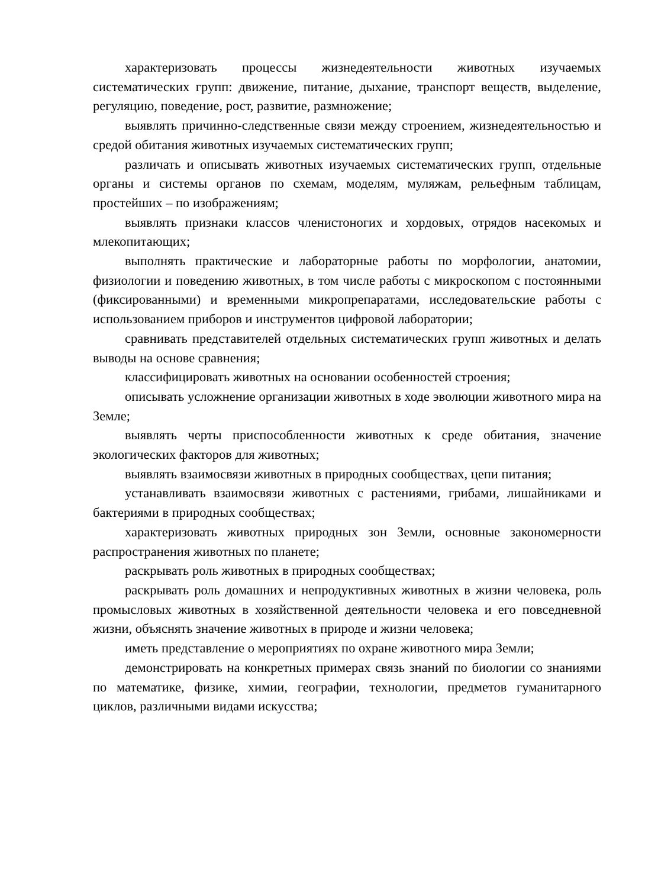характеризовать процессы жизнедеятельности животных изучаемых систематических групп: движение, питание, дыхание, транспорт веществ, выделение, регуляцию, поведение, рост, развитие, размножение;
выявлять причинно-следственные связи между строением, жизнедеятельностью и средой обитания животных изучаемых систематических групп;
различать и описывать животных изучаемых систематических групп, отдельные органы и системы органов по схемам, моделям, муляжам, рельефным таблицам, простейших – по изображениям;
выявлять признаки классов членистоногих и хордовых, отрядов насекомых и млекопитающих;
выполнять практические и лабораторные работы по морфологии, анатомии, физиологии и поведению животных, в том числе работы с микроскопом с постоянными (фиксированными) и временными микропрепаратами, исследовательские работы с использованием приборов и инструментов цифровой лаборатории;
сравнивать представителей отдельных систематических групп животных и делать выводы на основе сравнения;
классифицировать животных на основании особенностей строения;
описывать усложнение организации животных в ходе эволюции животного мира на Земле;
выявлять черты приспособленности животных к среде обитания, значение экологических факторов для животных;
выявлять взаимосвязи животных в природных сообществах, цепи питания;
устанавливать взаимосвязи животных с растениями, грибами, лишайниками и бактериями в природных сообществах;
характеризовать животных природных зон Земли, основные закономерности распространения животных по планете;
раскрывать роль животных в природных сообществах;
раскрывать роль домашних и непродуктивных животных в жизни человека, роль промысловых животных в хозяйственной деятельности человека и его повседневной жизни, объяснять значение животных в природе и жизни человека;
иметь представление о мероприятиях по охране животного мира Земли;
демонстрировать на конкретных примерах связь знаний по биологии со знаниями по математике, физике, химии, географии, технологии, предметов гуманитарного циклов, различными видами искусства;